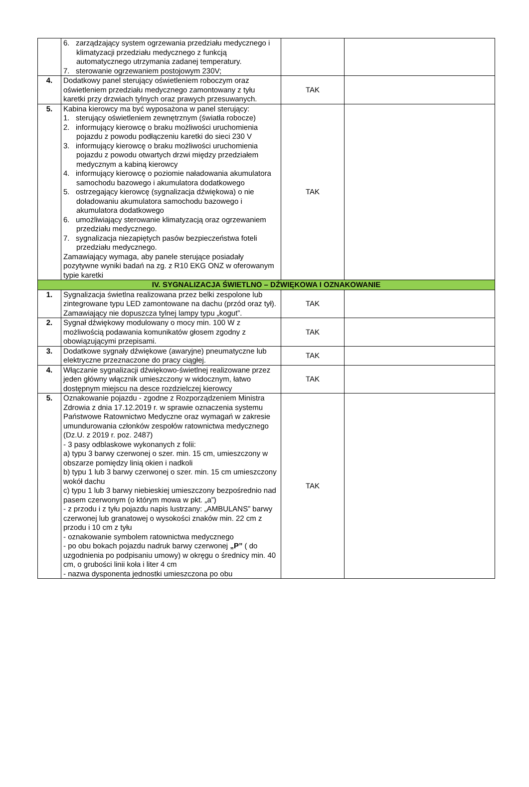| | 6. zarządzający system ogrzewania przedziału medycznego i klimatyzacji przedziału medycznego z funkcją automatycznego utrzymania zadanej temperatury. 7. sterowanie ogrzewaniem postojowym 230V; | | |
| 4. | Dodatkowy panel sterujący oświetleniem roboczym oraz oświetleniem przedziału medycznego zamontowany z tyłu karetki przy drzwiach tylnych oraz prawych przesuwanych. | TAK | |
| 5. | Kabina kierowcy ma być wyposażona w panel sterujący: 1. sterujący oświetleniem zewnętrznym (światła robocze) 2. informujący kierowcę o braku możliwości uruchomienia pojazdu z powodu podłączeniu karetki do sieci 230 V 3. informujący kierowcę o braku możliwości uruchomienia pojazdu z powodu otwartych drzwi między przedziałem medycznym a kabiną kierowcy 4. informujący kierowcę o poziomie naładowania akumulatora samochodu bazowego i akumulatora dodatkowego 5. ostrzegający kierowcę (sygnalizacja dźwiękowa) o nie doładowaniu akumulatora samochodu bazowego i akumulatora dodatkowego 6. umożliwiający sterowanie klimatyzacją oraz ogrzewaniem przedziału medycznego. 7. sygnalizacja niezapiętych pasów bezpieczeństwa foteli przedziału medycznego. Zamawiający wymaga, aby panele sterujące posiadały pozytywne wyniki badań na zg. z R10 EKG ONZ w oferowanym typie karetki | TAK | |
| IV. SYGNALIZACJA ŚWIETLNO – DŹWIĘKOWA I OZNAKOWANIE | | | |
| 1. | Sygnalizacja świetlna realizowana przez belki zespolone lub zintegrowane typu LED zamontowane na dachu (przód oraz tył). Zamawiający nie dopuszcza tylnej lampy typu „kogut”. | TAK | |
| 2. | Sygnał dźwiękowy modulowany o mocy min. 100 W z możliwością podawania komunikatów głosem zgodny z obowiązującymi przepisami. | TAK | |
| 3. | Dodatkowe sygnały dźwiękowe (awaryjne) pneumatyczne lub elektryczne przeznaczone do pracy ciągłej. | TAK | |
| 4. | Włączanie sygnalizacji dźwiękowo-świetlnej realizowane przez jeden główny włącznik umieszczony w widocznym, łatwo dostępnym miejscu na desce rozdzielczej kierowcy | TAK | |
| 5. | Oznakowanie pojazdu - zgodne z Rozporządzeniem Ministra Zdrowia z dnia 17.12.2019 r. w sprawie oznaczenia systemu Państwowe Ratownictwo Medyczne oraz wymagań w zakresie umundurowania członków zespołów ratownictwa medycznego (Dz.U. z 2019 r. poz. 2487) - 3 pasy odblaskowe wykonanych z folii: a) typu 3 barwy czerwonej o szer. min. 15 cm, umieszczony w obszarze pomiędzy linią okien i nadkoli b) typu 1 lub 3 barwy czerwonej o szer. min. 15 cm umieszczony wokół dachu c) typu 1 lub 3 barwy niebieskiej umieszczony bezpośrednio nad pasem czerwonym (o którym mowa w pkt. „a”) - z przodu i z tyłu pojazdu napis lustrzany: „AMBULANS” barwy czerwonej lub granatowej o wysokości znaków min. 22 cm z przodu i 10 cm z tyłu - oznakowanie symbolem ratownictwa medycznego - po obu bokach pojazdu nadruk barwy czerwonej „P” ( do uzgodnienia po podpisaniu umowy) w okręgu o średnicy min. 40 cm, o grubości linii koła i liter 4 cm - nazwa dysponenta jednostki umieszczona po obu | TAK | |